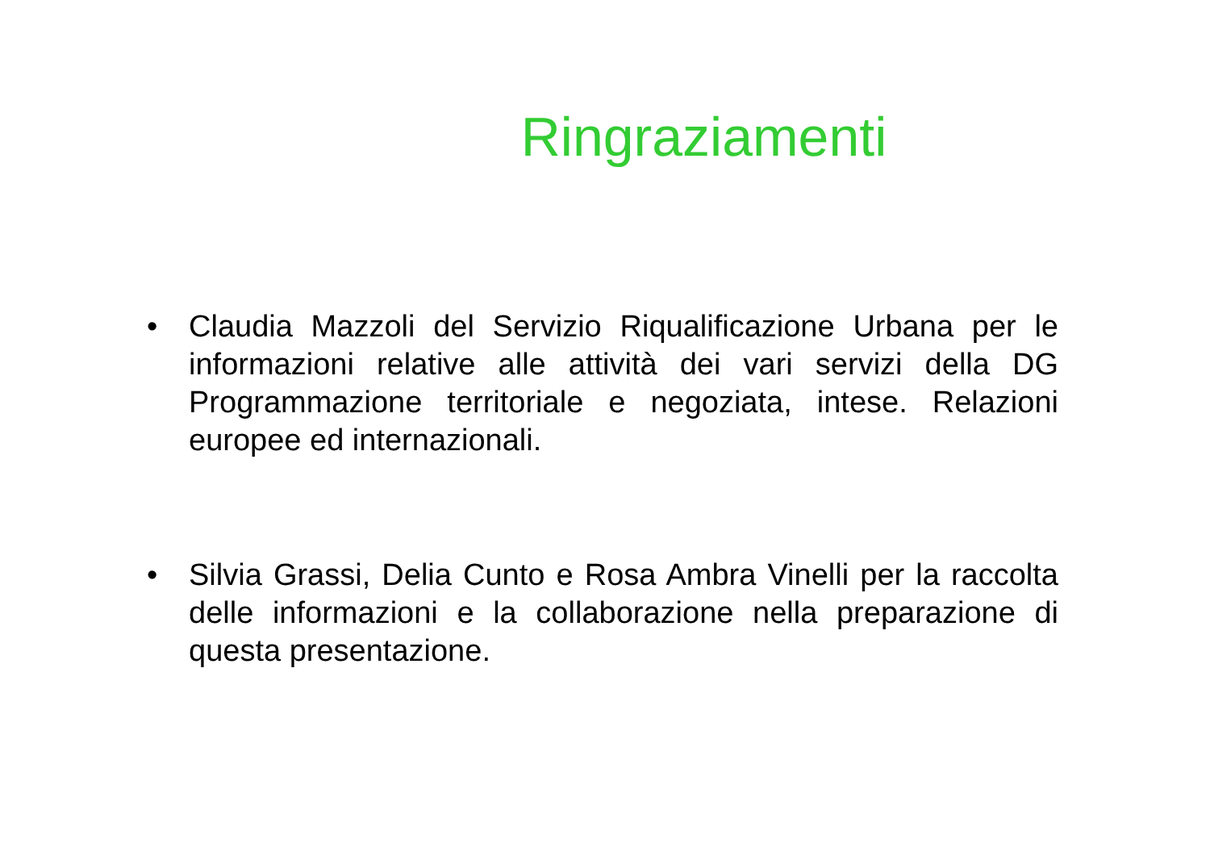Ringraziamenti
• Claudia Mazzoli del Servizio Riqualificazione Urbana per le informazioni relative alle attività dei vari servizi della DG Programmazione territoriale e negoziata, intese. Relazioni europee ed internazionali.
• Silvia Grassi, Delia Cunto e Rosa Ambra Vinelli per la raccolta delle informazioni e la collaborazione nella preparazione di questa presentazione.